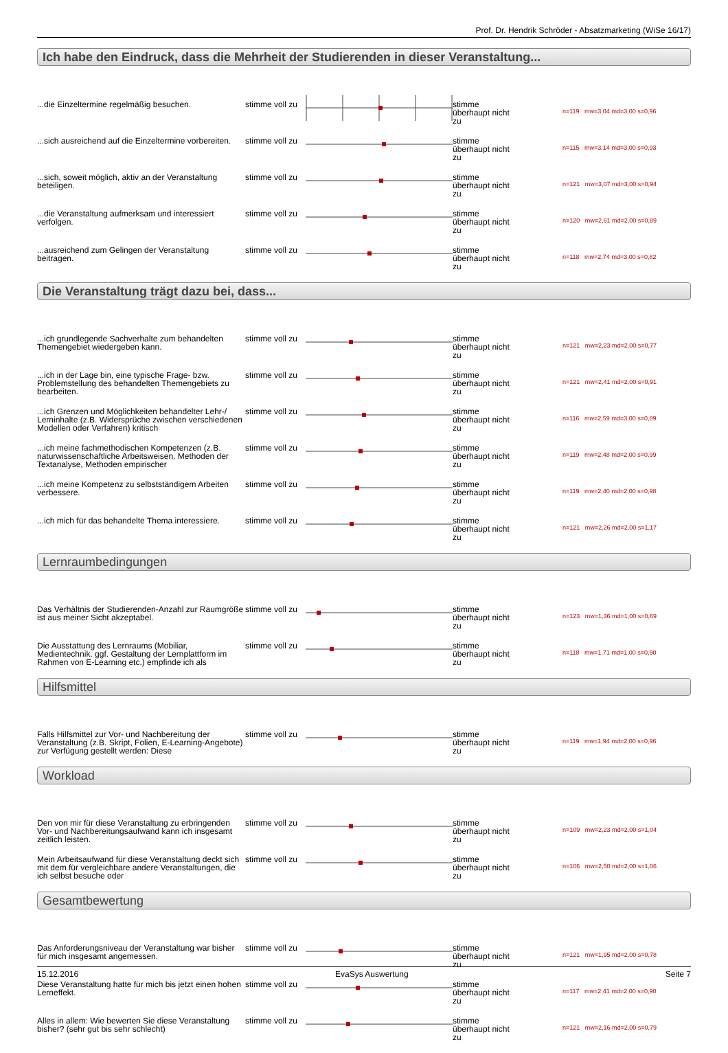Prof. Dr. Hendrik Schröder - Absatzmarketing (WiSe 16/17)
Ich habe den Eindruck, dass die Mehrheit der Studierenden in dieser Veranstaltung...
| ...die Einzeltermine regelmäßig besuchen. | stimme voll zu | | stimme überhaupt nicht zu | n=119 mw=3,04 md=3,00 s=0,96 |
| ...sich ausreichend auf die Einzeltermine vorbereiten. | stimme voll zu | | stimme überhaupt nicht zu | n=115 mw=3,14 md=3,00 s=0,93 |
| ...sich, soweit möglich, aktiv an der Veranstaltung beteiligen. | stimme voll zu | | stimme überhaupt nicht zu | n=121 mw=3,07 md=3,00 s=0,94 |
| ...die Veranstaltung aufmerksam und interessiert verfolgen. | stimme voll zu | | stimme überhaupt nicht zu | n=120 mw=2,61 md=2,00 s=0,89 |
| ...ausreichend zum Gelingen der Veranstaltung beitragen. | stimme voll zu | | stimme überhaupt nicht zu | n=118 mw=2,74 md=3,00 s=0,82 |
Die Veranstaltung trägt dazu bei, dass...
| ...ich grundlegende Sachverhalte zum behandelten Themengebiet wiedergeben kann. | stimme voll zu | | stimme überhaupt nicht zu | n=121 mw=2,23 md=2,00 s=0,77 |
| ...ich in der Lage bin, eine typische Frage- bzw. Problemstellung des behandelten Themengebiets zu bearbeiten. | stimme voll zu | | stimme überhaupt nicht zu | n=121 mw=2,41 md=2,00 s=0,91 |
| ...ich Grenzen und Möglichkeiten behandelter Lehr-/ Lerninhalte (z.B. Widersprüche zwischen verschiedenen Modellen oder Verfahren) kritisch | stimme voll zu | | stimme überhaupt nicht zu | n=116 mw=2,59 md=3,00 s=0,89 |
| ...ich meine fachmethodischen Kompetenzen (z.B. naturwissenschaftliche Arbeitsweisen, Methoden der Textanalyse, Methoden empirischer | stimme voll zu | | stimme überhaupt nicht zu | n=119 mw=2,48 md=2,00 s=0,99 |
| ...ich meine Kompetenz zu selbstständigem Arbeiten verbessere. | stimme voll zu | | stimme überhaupt nicht zu | n=119 mw=2,40 md=2,00 s=0,98 |
| ...ich mich für das behandelte Thema interessiere. | stimme voll zu | | stimme überhaupt nicht zu | n=121 mw=2,26 md=2,00 s=1,17 |
Lernraumbedingungen
| Das Verhältnis der Studierenden-Anzahl zur Raumgröße ist aus meiner Sicht akzeptabel. | stimme voll zu | | stimme überhaupt nicht zu | n=123 mw=1,36 md=1,00 s=0,69 |
| Die Ausstattung des Lernraums (Mobiliar, Medientechnik. ggf. Gestaltung der Lernplattform im Rahmen von E-Learning etc.) empfinde ich als | stimme voll zu | | stimme überhaupt nicht zu | n=118 mw=1,71 md=1,00 s=0,90 |
Hilfsmittel
| Falls Hilfsmittel zur Vor- und Nachbereitung der Veranstaltung (z.B. Skript, Folien, E-Learning-Angebote) zur Verfügung gestellt werden: Diese | stimme voll zu | | stimme überhaupt nicht zu | n=119 mw=1,94 md=2,00 s=0,96 |
Workload
| Den von mir für diese Veranstaltung zu erbringenden Vor- und Nachbereitungsaufwand kann ich insgesamt zeitlich leisten. | stimme voll zu | | stimme überhaupt nicht zu | n=109 mw=2,23 md=2,00 s=1,04 |
| Mein Arbeitsaufwand für diese Veranstaltung deckt sich mit dem für vergleichbare andere Veranstaltungen, die ich selbst besuche oder | stimme voll zu | | stimme überhaupt nicht zu | n=106 mw=2,50 md=2,00 s=1,06 |
Gesamtbewertung
| Das Anforderungsniveau der Veranstaltung war bisher für mich insgesamt angemessen. | stimme voll zu | | stimme überhaupt nicht zu | n=121 mw=1,95 md=2,00 s=0,78 |
| Diese Veranstaltung hatte für mich bis jetzt einen hohen Lerneffekt. | stimme voll zu | | stimme überhaupt nicht zu | n=117 mw=2,41 md=2,00 s=0,90 |
| Alles in allem: Wie bewerten Sie diese Veranstaltung bisher? (sehr gut bis sehr schlecht) | stimme voll zu | | stimme überhaupt nicht zu | n=121 mw=2,16 md=2,00 s=0,79 |
15.12.2016 EvaSys Auswertung Seite 7